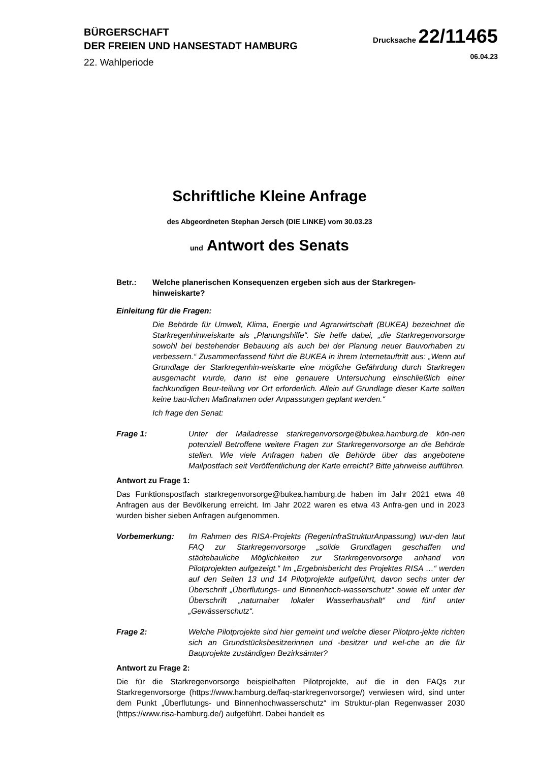BÜRGERSCHAFT
DER FREIEN UND HANSESTADT HAMBURG
22. Wahlperiode
Drucksache 22/11465
06.04.23
Schriftliche Kleine Anfrage
des Abgeordneten Stephan Jersch (DIE LINKE) vom 30.03.23
und Antwort des Senats
Betr.: Welche planerischen Konsequenzen ergeben sich aus der Starkregen-hinweiskarte?
Einleitung für die Fragen:
Die Behörde für Umwelt, Klima, Energie und Agrarwirtschaft (BUKEA) bezeichnet die Starkregenhinweiskarte als „Planungshilfe“. Sie helfe dabei, „die Starkregenvorsorge sowohl bei bestehender Bebauung als auch bei der Planung neuer Bauvorhaben zu verbessern.“ Zusammenfassend führt die BUKEA in ihrem Internetauftritt aus: „Wenn auf Grundlage der Starkregenhin-weiskarte eine mögliche Gefährdung durch Starkregen ausgemacht wurde, dann ist eine genauere Untersuchung einschließlich einer fachkundigen Beur-teilung vor Ort erforderlich. Allein auf Grundlage dieser Karte sollten keine bau-lichen Maßnahmen oder Anpassungen geplant werden.“
Ich frage den Senat:
Frage 1: Unter der Mailadresse starkregenvorsorge@bukea.hamburg.de kön-nen potenziell Betroffene weitere Fragen zur Starkregenvorsorge an die Behörde stellen. Wie viele Anfragen haben die Behörde über das angebotene Mailpostfach seit Veröffentlichung der Karte erreicht? Bitte jahrweise aufführen.
Antwort zu Frage 1:
Das Funktionspostfach starkregenvorsorge@bukea.hamburg.de haben im Jahr 2021 etwa 48 Anfragen aus der Bevölkerung erreicht. Im Jahr 2022 waren es etwa 43 Anfra-gen und in 2023 wurden bisher sieben Anfragen aufgenommen.
Vorbemerkung: Im Rahmen des RISA-Projekts (RegenInfraStrukturAnpassung) wur-den laut FAQ zur Starkregenvorsorge „solide Grundlagen geschaffen und städtebauliche Möglichkeiten zur Starkregenvorsorge anhand von Pilotprojekten aufgezeigt.“ Im „Ergebnisbericht des Projektes RISA …“ werden auf den Seiten 13 und 14 Pilotprojekte aufgeführt, davon sechs unter der Überschrift „Überflutungs- und Binnenhoch-wasserschutz“ sowie elf unter der Überschrift „naturnaher lokaler Wasserhaushalt“ und fünf unter „Gewässerschutz“.
Frage 2: Welche Pilotprojekte sind hier gemeint und welche dieser Pilotpro-jekte richten sich an Grundstücksbesitzerinnen und -besitzer und wel-che an die für Bauprojekte zuständigen Bezirksämter?
Antwort zu Frage 2:
Die für die Starkregenvorsorge beispielhaften Pilotprojekte, auf die in den FAQs zur Starkregenvorsorge (https://www.hamburg.de/faq-starkregenvorsorge/) verwiesen wird, sind unter dem Punkt „Überflutungs- und Binnenhochwasserschutz“ im Struktur-plan Regenwasser 2030 (https://www.risa-hamburg.de/) aufgeführt. Dabei handelt es